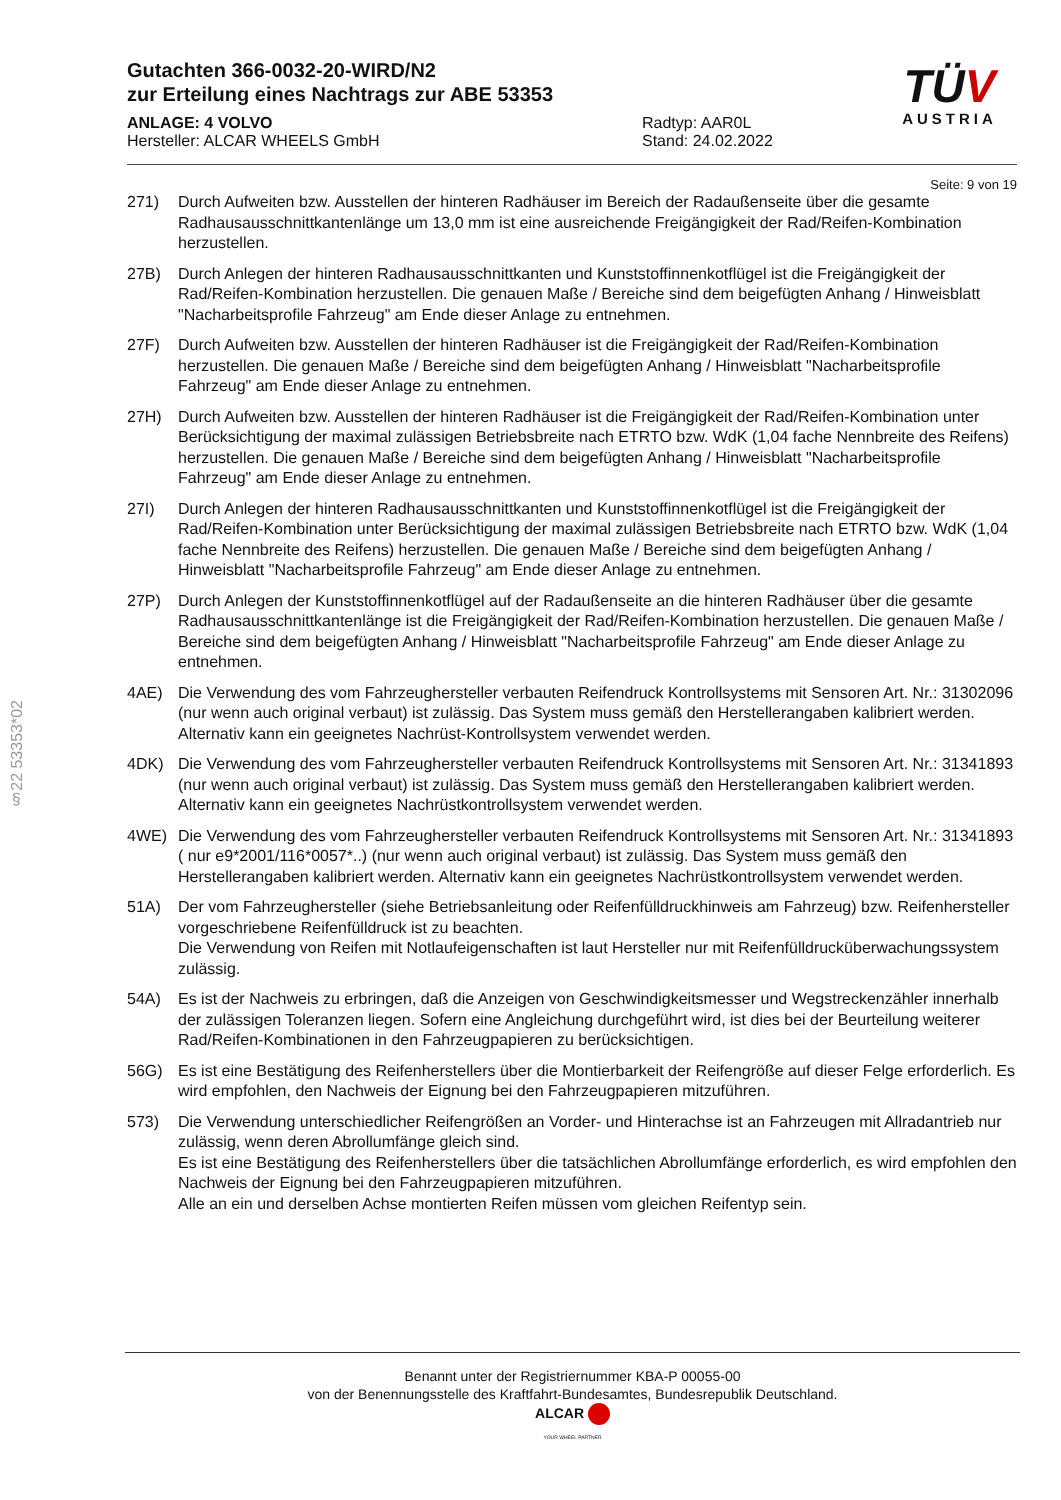§22 53353*02
TÜV
AUSTRIA
Gutachten 366-0032-20-WIRD/N2
zur Erteilung eines Nachtrags zur ABE 53353
ANLAGE: 4 VOLVO
Hersteller: ALCAR WHEELS GmbH
Radtyp: AAR0L
Stand: 24.02.2022
Seite: 9 von 19
271) Durch Aufweiten bzw. Ausstellen der hinteren Radhäuser im Bereich der Radaußenseite über die gesamte Radhausausschnittkantenlänge um 13,0 mm ist eine ausreichende Freigängigkeit der Rad/Reifen-Kombination herzustellen.
27B) Durch Anlegen der hinteren Radhausausschnittkanten und Kunststoffinnenkotflügel ist die Freigängigkeit der Rad/Reifen-Kombination herzustellen. Die genauen Maße / Bereiche sind dem beigefügten Anhang / Hinweisblatt "Nacharbeitsprofile Fahrzeug" am Ende dieser Anlage zu entnehmen.
27F) Durch Aufweiten bzw. Ausstellen der hinteren Radhäuser ist die Freigängigkeit der Rad/Reifen-Kombination herzustellen. Die genauen Maße / Bereiche sind dem beigefügten Anhang / Hinweisblatt "Nacharbeitsprofile Fahrzeug" am Ende dieser Anlage zu entnehmen.
27H) Durch Aufweiten bzw. Ausstellen der hinteren Radhäuser ist die Freigängigkeit der Rad/Reifen-Kombination unter Berücksichtigung der maximal zulässigen Betriebsbreite nach ETRTO bzw. WdK (1,04 fache Nennbreite des Reifens) herzustellen. Die genauen Maße / Bereiche sind dem beigefügten Anhang / Hinweisblatt "Nacharbeitsprofile Fahrzeug" am Ende dieser Anlage zu entnehmen.
27I) Durch Anlegen der hinteren Radhausausschnittkanten und Kunststoffinnenkotflügel ist die Freigängigkeit der Rad/Reifen-Kombination unter Berücksichtigung der maximal zulässigen Betriebsbreite nach ETRTO bzw. WdK (1,04 fache Nennbreite des Reifens) herzustellen. Die genauen Maße / Bereiche sind dem beigefügten Anhang / Hinweisblatt "Nacharbeitsprofile Fahrzeug" am Ende dieser Anlage zu entnehmen.
27P) Durch Anlegen der Kunststoffinnenkotflügel auf der Radaußenseite an die hinteren Radhäuser über die gesamte Radhausausschnittkantenlänge ist die Freigängigkeit der Rad/Reifen-Kombination herzustellen. Die genauen Maße / Bereiche sind dem beigefügten Anhang / Hinweisblatt "Nacharbeitsprofile Fahrzeug" am Ende dieser Anlage zu entnehmen.
4AE) Die Verwendung des vom Fahrzeughersteller verbauten Reifendruck Kontrollsystems mit Sensoren Art. Nr.: 31302096 (nur wenn auch original verbaut) ist zulässig. Das System muss gemäß den Herstellerangaben kalibriert werden. Alternativ kann ein geeignetes Nachrüst-Kontrollsystem verwendet werden.
4DK) Die Verwendung des vom Fahrzeughersteller verbauten Reifendruck Kontrollsystems mit Sensoren Art. Nr.: 31341893 (nur wenn auch original verbaut) ist zulässig. Das System muss gemäß den Herstellerangaben kalibriert werden. Alternativ kann ein geeignetes Nachrüstkontrollsystem verwendet werden.
4WE) Die Verwendung des vom Fahrzeughersteller verbauten Reifendruck Kontrollsystems mit Sensoren Art. Nr.: 31341893 ( nur e9*2001/116*0057*..) (nur wenn auch original verbaut) ist zulässig. Das System muss gemäß den Herstellerangaben kalibriert werden. Alternativ kann ein geeignetes Nachrüstkontrollsystem verwendet werden.
51A) Der vom Fahrzeughersteller (siehe Betriebsanleitung oder Reifenfülldruckhinweis am Fahrzeug) bzw. Reifenhersteller vorgeschriebene Reifenfülldruck ist zu beachten.
Die Verwendung von Reifen mit Notlaufeigenschaften ist laut Hersteller nur mit Reifenfülldrucküberwachungssystem zulässig.
54A) Es ist der Nachweis zu erbringen, daß die Anzeigen von Geschwindigkeitsmesser und Wegstreckenzähler innerhalb der zulässigen Toleranzen liegen. Sofern eine Angleichung durchgeführt wird, ist dies bei der Beurteilung weiterer Rad/Reifen-Kombinationen in den Fahrzeugpapieren zu berücksichtigen.
56G) Es ist eine Bestätigung des Reifenherstellers über die Montierbarkeit der Reifengröße auf dieser Felge erforderlich. Es wird empfohlen, den Nachweis der Eignung bei den Fahrzeugpapieren mitzuführen.
573) Die Verwendung unterschiedlicher Reifengrößen an Vorder- und Hinterachse ist an Fahrzeugen mit Allradantrieb nur zulässig, wenn deren Abrollumfänge gleich sind.
Es ist eine Bestätigung des Reifenherstellers über die tatsächlichen Abrollumfänge erforderlich, es wird empfohlen den Nachweis der Eignung bei den Fahrzeugpapieren mitzuführen.
Alle an ein und derselben Achse montierten Reifen müssen vom gleichen Reifentyp sein.
Benannt unter der Registriernummer KBA-P 00055-00
von der Benennungsstelle des Kraftfahrt-Bundesamtes, Bundesrepublik Deutschland.
ALCAR
YOUR WHEEL PARTNER